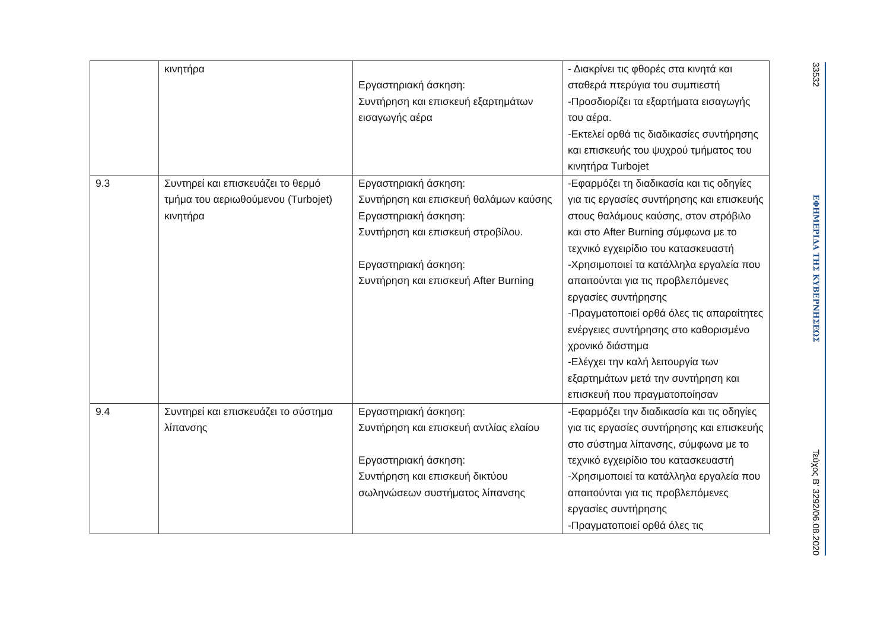| | κινητήρα | Εργαστηριακή άσκηση: Συντήρηση και επισκευή εξαρτημάτων εισαγωγής αέρα | - Διακρίνει τις φθορές στα κινητά και σταθερά πτερύγια του συμπιεστή -Προσδιορίζει τα εξαρτήματα εισαγωγής του αέρα. -Εκτελεί ορθά τις διαδικασίες συντήρησης και επισκευής του ψυχρού τμήματος του κινητήρα Turbojet |
| 9.3 | Συντηρεί και επισκευάζει το θερμό τμήμα του αεριωθούμενου (Turbojet) κινητήρα | Εργαστηριακή άσκηση: Συντήρηση και επισκευή θαλάμων καύσης Εργαστηριακή άσκηση: Συντήρηση και επισκευή στροβίλου. Εργαστηριακή άσκηση: Συντήρηση και επισκευή After Burning | -Εφαρμόζει τη διαδικασία και τις οδηγίες για τις εργασίες συντήρησης και επισκευής στους θαλάμους καύσης, στον στρόβιλο και στο After Burning σύμφωνα με το τεχνικό εγχειρίδιο του κατασκευαστή -Χρησιμοποιεί τα κατάλληλα εργαλεία που απαιτούνται για τις προβλεπόμενες εργασίες συντήρησης -Πραγματοποιεί ορθά όλες τις απαραίτητες ενέργειες συντήρησης στο καθορισμένο χρονικό διάστημα -Ελέγχει την καλή λειτουργία των εξαρτημάτων μετά την συντήρηση και επισκευή που πραγματοποίησαν |
| 9.4 | Συντηρεί και επισκευάζει το σύστημα λίπανσης | Εργαστηριακή άσκηση: Συντήρηση και επισκευή αντλίας ελαίου Εργαστηριακή άσκηση: Συντήρηση και επισκευή δικτύου σωληνώσεων συστήματος λίπανσης | -Εφαρμόζει την διαδικασία και τις οδηγίες για τις εργασίες συντήρησης και επισκευής στο σύστημα λίπανσης, σύμφωνα με το τεχνικό εγχειρίδιο του κατασκευαστή -Χρησιμοποιεί τα κατάλληλα εργαλεία που απαιτούνται για τις προβλεπόμενες εργασίες συντήρησης -Πραγματοποιεί ορθά όλες τις |
33532
ΕΦΗΜΕΡΙΔΑ ΤΗΣ ΚΥΒΕΡΝΗΣΕΩΣ
Τεύχος B’ 3292/06.08.2020